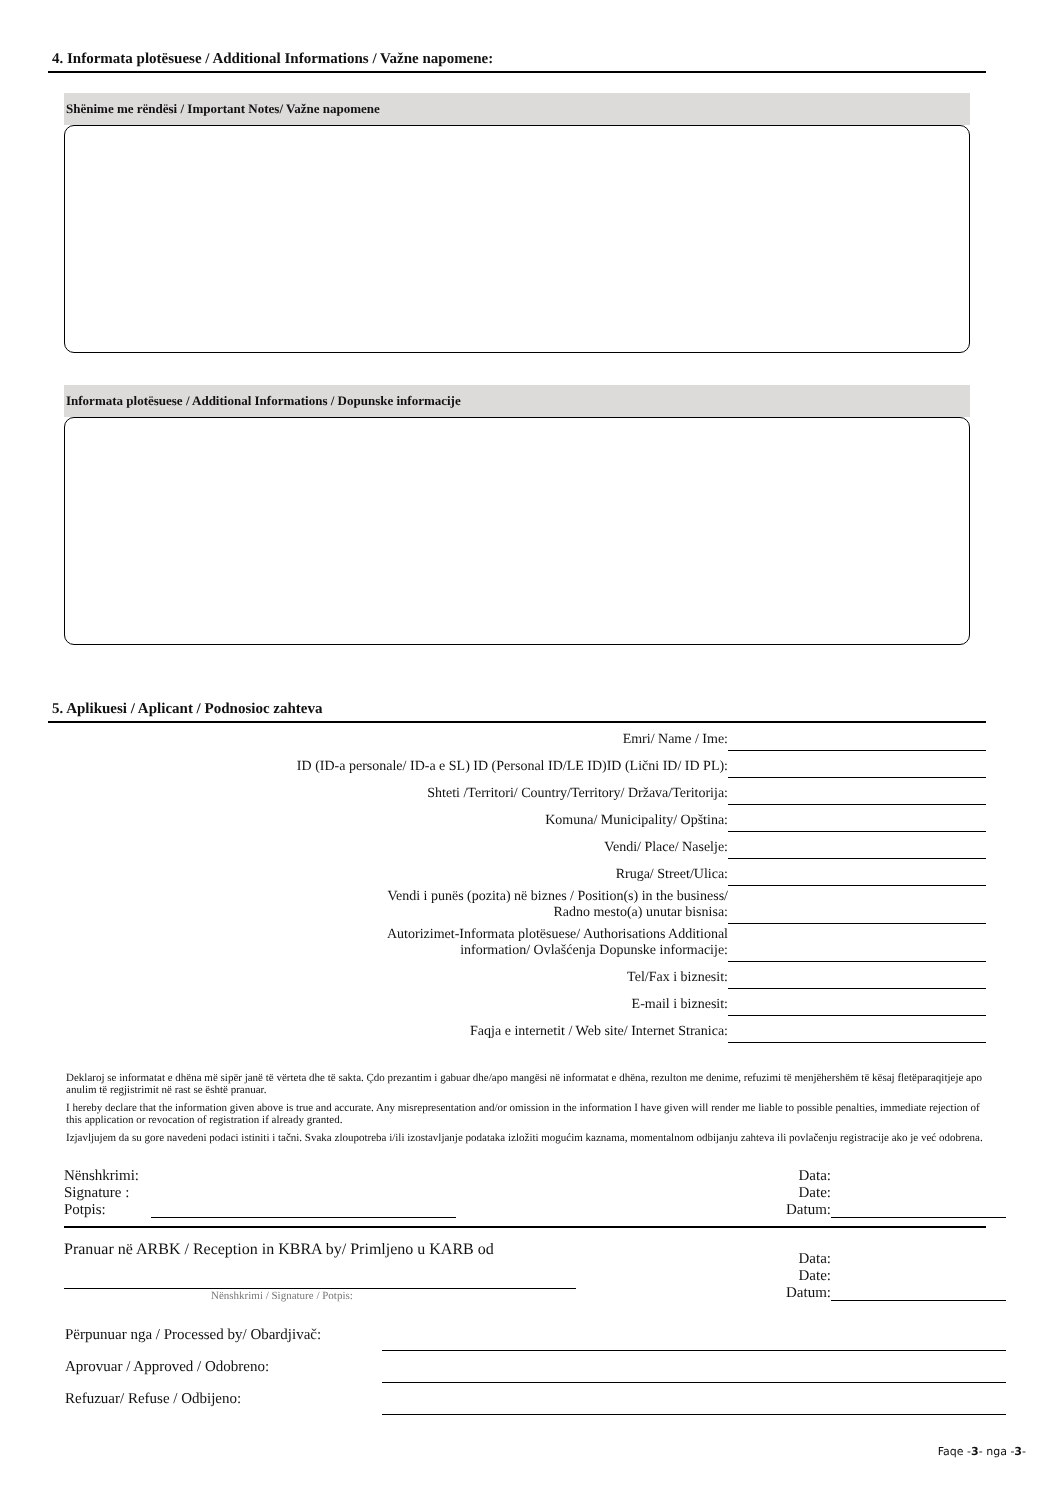4. Informata plotësuese / Additional Informations / Važne napomene:
Shënime me rëndësi / Important Notes/ Važne napomene
Informata plotësuese / Additional Informations / Dopunske informacije
5. Aplikuesi / Aplicant / Podnosioc zahteva
| Emri/ Name / Ime: | |
| ID (ID-a personale/ ID-a e SL) ID (Personal ID/LE ID)ID (Lični ID/ ID PL): | |
| Shteti /Territori/ Country/Territory/ Država/Teritorija: | |
| Komuna/ Municipality/ Opština: | |
| Vendi/ Place/ Naselje: | |
| Rruga/ Street/Ulica: | |
| Vendi i punës (pozita) në biznes / Position(s) in the business/ Radno mesto(a) unutar bisnisa: | |
| Autorizimet-Informata plotësuese/ Authorisations Additional information/ Ovlašćenja Dopunske informacije: | |
| Tel/Fax i biznesit: | |
| E-mail i biznesit: | |
| Faqja e internetit / Web site/ Internet Stranica: | |
Deklaroj se informatat e dhëna më sipër janë të vërteta dhe të sakta. Çdo prezantim i gabuar dhe/apo mangësi në informatat e dhëna, rezulton me denime, refuzimi të menjëhershëm të kësaj fletëparaqitjeje apo anulim të regjistrimit në rast se është pranuar.
I hereby declare that the information given above is true and accurate. Any misrepresentation and/or omission in the information I have given will render me liable to possible penalties, immediate rejection of this application or revocation of registration if already granted.
Izjavljujem da su gore navedeni podaci istiniti i tačni. Svaka zloupotreba i/ili izostavljanje podataka izložiti mogućim kaznama, momentalnom odbijanju zahteva ili povlačenju registracije ako je već odobrena.
Nënshkrimi:
Signature :
Potpis:
Data:
Date:
Datum:
Pranuar në ARBK / Reception in KBRA by/ Primljeno u KARB od
Nënshkrimi / Signature / Potpis:
Data:
Date:
Datum:
| Përpunuar nga / Processed by/ Obardjivač: | |
| Aprovuar / Approved / Odobreno: | |
| Refuzuar/ Refuse / Odbijeno: | |
Faqe -3- nga -3-